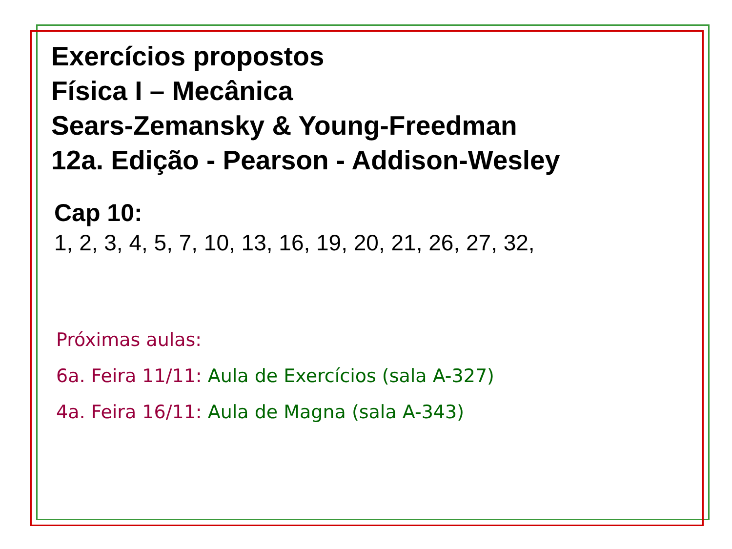Exercícios propostos
Física I – Mecânica
Sears-Zemansky & Young-Freedman
12a. Edição - Pearson - Addison-Wesley
Cap 10:
1, 2, 3, 4, 5, 7, 10, 13, 16, 19, 20, 21, 26, 27, 32,
Próximas aulas:
6a. Feira 11/11: Aula de Exercícios (sala A-327)
4a. Feira 16/11: Aula de Magna (sala A-343)